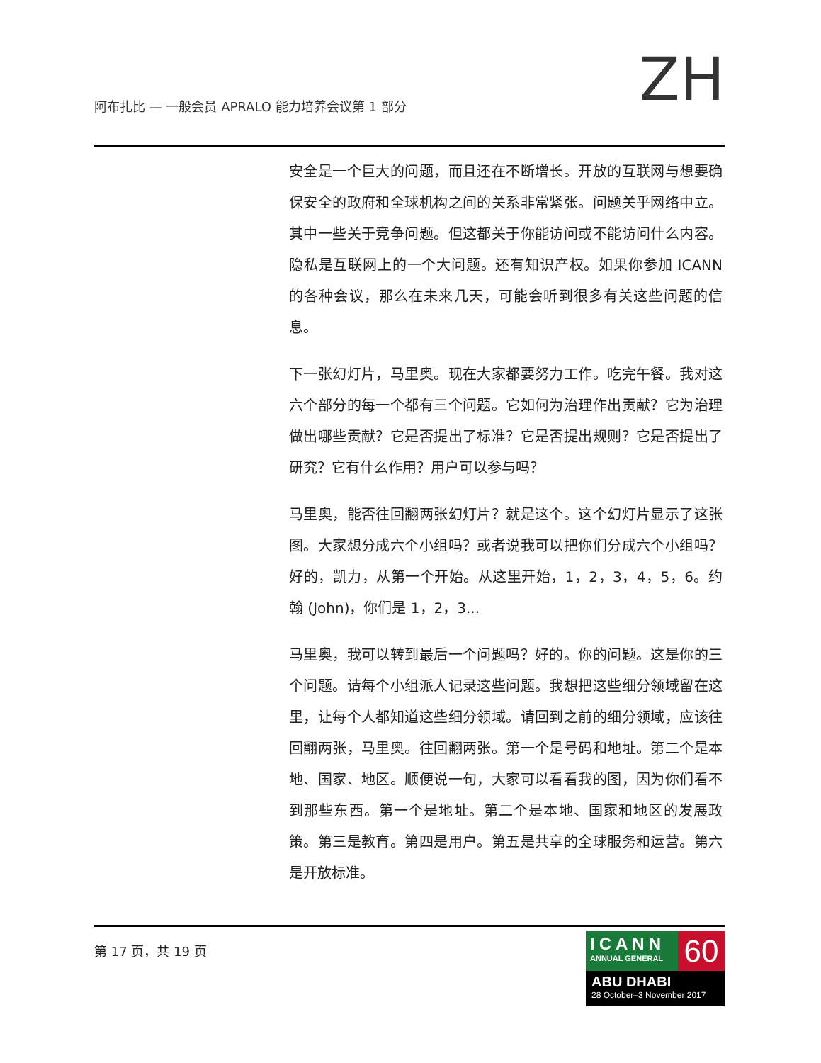阿布扎比 — 一般会员 APRALO 能力培养会议第 1 部分
ZH
安全是一个巨大的问题，而且还在不断增长。开放的互联网与想要确保安全的政府和全球机构之间的关系非常紧张。问题关乎网络中立。其中一些关于竞争问题。但这都关于你能访问或不能访问什么内容。隐私是互联网上的一个大问题。还有知识产权。如果你参加 ICANN 的各种会议，那么在未来几天，可能会听到很多有关这些问题的信息。
下一张幻灯片，马里奥。现在大家都要努力工作。吃完午餐。我对这六个部分的每一个都有三个问题。它如何为治理作出贡献？它为治理做出哪些贡献？它是否提出了标准？它是否提出规则？它是否提出了研究？它有什么作用？用户可以参与吗？
马里奥，能否往回翻两张幻灯片？就是这个。这个幻灯片显示了这张图。大家想分成六个小组吗？或者说我可以把你们分成六个小组吗？好的，凯力，从第一个开始。从这里开始，1，2，3，4，5，6。约翰 (John)，你们是 1，2，3...
马里奥，我可以转到最后一个问题吗？好的。你的问题。这是你的三个问题。请每个小组派人记录这些问题。我想把这些细分领域留在这里，让每个人都知道这些细分领域。请回到之前的细分领域，应该往回翻两张，马里奥。往回翻两张。第一个是号码和地址。第二个是本地、国家、地区。顺便说一句，大家可以看看我的图，因为你们看不到那些东西。第一个是地址。第二个是本地、国家和地区的发展政策。第三是教育。第四是用户。第五是共享的全球服务和运营。第六是开放标准。
第 17 页，共 19 页
ICANN
ANNUAL GENERAL
60
ABU DHABI
28 October–3 November 2017